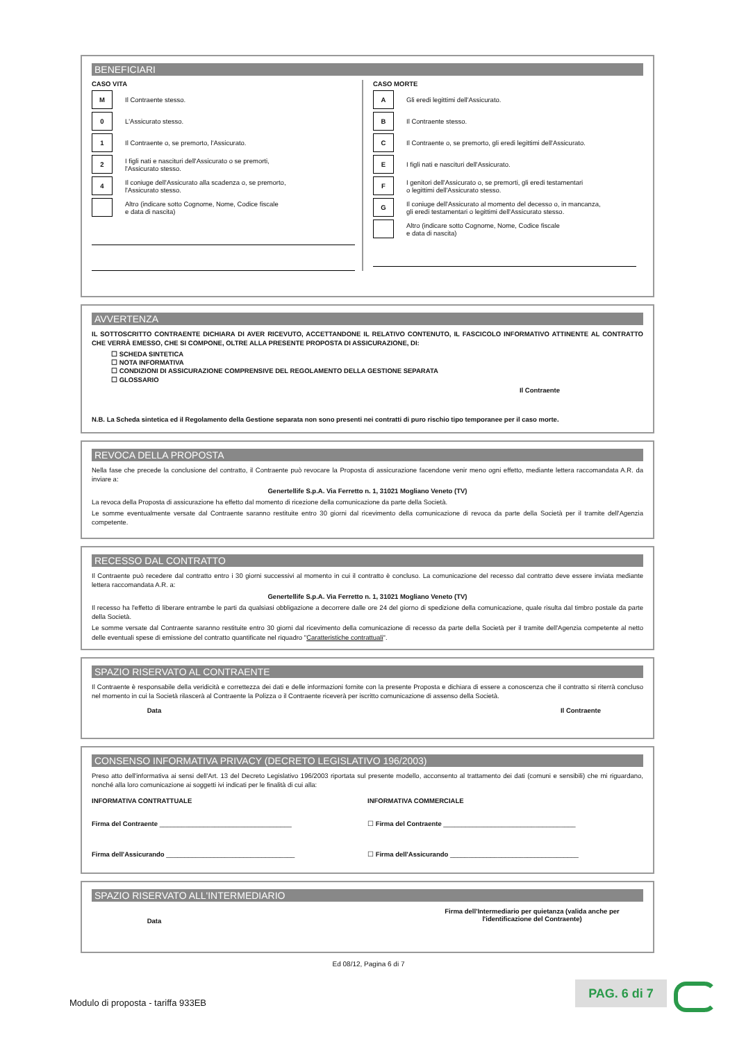BENEFICIARI
CASO VITA
M Il Contraente stesso.
0 L'Assicurato stesso.
1 Il Contraente o, se premorto, l'Assicurato.
2 I figli nati e nascituri dell'Assicurato o se premorti,
l'Assicurato stesso.
4 Il coniuge dell'Assicurato alla scadenza o, se premorto,
l'Assicurato stesso.
Altro (indicare sotto Cognome, Nome, Codice fiscale
e data di nascita)
CASO MORTE
A Gli eredi legittimi dell'Assicurato.
B Il Contraente stesso.
C Il Contraente o, se premorto, gli eredi legittimi dell'Assicurato.
E I figli nati e nascituri dell'Assicurato.
F I genitori dell'Assicurato o, se premorti, gli eredi testamentari
o legittimi dell'Assicurato stesso.
G Il coniuge dell'Assicurato al momento del decesso o, in mancanza,
gli eredi testamentari o legittimi dell'Assicurato stesso.
Altro (indicare sotto Cognome, Nome, Codice fiscale
e data di nascita)
AVVERTENZA
IL SOTTOSCRITTO CONTRAENTE DICHIARA DI AVER RICEVUTO, ACCETTANDONE IL RELATIVO CONTENUTO, IL FASCICOLO INFORMATIVO ATTINENTE AL CONTRATTO CHE VERRÀ EMESSO, CHE SI COMPONE, OLTRE ALLA PRESENTE PROPOSTA DI ASSICURAZIONE, DI:
☐ SCHEDA SINTETICA
☐ NOTA INFORMATIVA
☐ CONDIZIONI DI ASSICURAZIONE COMPRENSIVE DEL REGOLAMENTO DELLA GESTIONE SEPARATA
☐ GLOSSARIO
Il Contraente
N.B. La Scheda sintetica ed il Regolamento della Gestione separata non sono presenti nei contratti di puro rischio tipo temporanee per il caso morte.
REVOCA DELLA PROPOSTA
Nella fase che precede la conclusione del contratto, il Contraente può revocare la Proposta di assicurazione facendone venir meno ogni effetto, mediante lettera raccomandata A.R. da inviare a:
Genertellife S.p.A. Via Ferretto n. 1, 31021 Mogliano Veneto (TV)
La revoca della Proposta di assicurazione ha effetto dal momento di ricezione della comunicazione da parte della Società.
Le somme eventualmente versate dal Contraente saranno restituite entro 30 giorni dal ricevimento della comunicazione di revoca da parte della Società per il tramite dell'Agenzia competente.
RECESSO DAL CONTRATTO
Il Contraente può recedere dal contratto entro i 30 giorni successivi al momento in cui il contratto è concluso. La comunicazione del recesso dal contratto deve essere inviata mediante lettera raccomandata A.R. a:
Genertellife S.p.A. Via Ferretto n. 1, 31021 Mogliano Veneto (TV)
Il recesso ha l'effetto di liberare entrambe le parti da qualsiasi obbligazione a decorrere dalle ore 24 del giorno di spedizione della comunicazione, quale risulta dal timbro postale da parte della Società.
Le somme versate dal Contraente saranno restituite entro 30 giorni dal ricevimento della comunicazione di recesso da parte della Società per il tramite dell'Agenzia competente al netto delle eventuali spese di emissione del contratto quantificate nel riquadro "Caratteristiche contrattuali".
SPAZIO RISERVATO AL CONTRAENTE
Il Contraente è responsabile della veridicità e correttezza dei dati e delle informazioni fornite con la presente Proposta e dichiara di essere a conoscenza che il contratto si riterrà concluso nel momento in cui la Società rilascerà al Contraente la Polizza o il Contraente riceverà per iscritto comunicazione di assenso della Società.
Data Il Contraente
CONSENSO INFORMATIVA PRIVACY (DECRETO LEGISLATIVO 196/2003)
Preso atto dell'informativa ai sensi dell'Art. 13 del Decreto Legislativo 196/2003 riportata sul presente modello, acconsento al trattamento dei dati (comuni e sensibili) che mi riguardano, nonché alla loro comunicazione ai soggetti ivi indicati per le finalità di cui alla:
INFORMATIVA CONTRATTUALE
Firma del Contraente ____________________________________
Firma dell'Assicurando ___________________________________
INFORMATIVA COMMERCIALE
☐ Firma del Contraente ____________________________________
☐ Firma dell'Assicurando ___________________________________
SPAZIO RISERVATO ALL'INTERMEDIARIO
Data
Firma dell'Intermediario per quietanza (valida anche per l'identificazione del Contraente)
Ed 08/12, Pagina 6 di 7
Modulo di proposta - tariffa 933EB
PAG. 6 di 7